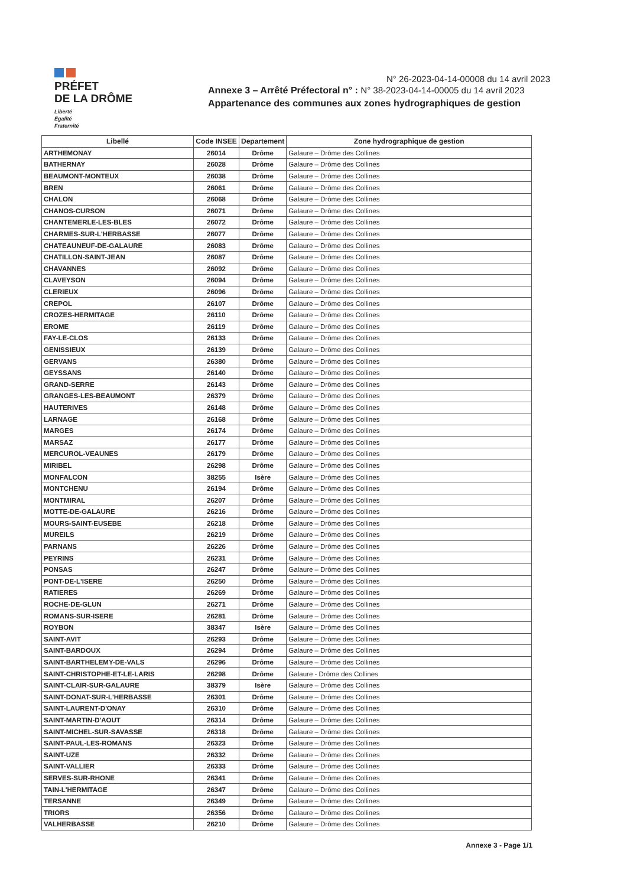PRÉFET
DE LA DRÔME
Liberté
Égalité
Fraternité
N° 26-2023-04-14-00008 du 14 avril 2023
Annexe 3 – Arrêté Préfectoral n° : N° 38-2023-04-14-00005 du 14 avril 2023
Appartenance des communes aux zones hydrographiques de gestion
| Libellé | Code INSEE | Departement | Zone hydrographique de gestion |
| --- | --- | --- | --- |
| ARTHEMONAY | 26014 | Drôme | Galaure – Drôme des Collines |
| BATHERNAY | 26028 | Drôme | Galaure – Drôme des Collines |
| BEAUMONT-MONTEUX | 26038 | Drôme | Galaure – Drôme des Collines |
| BREN | 26061 | Drôme | Galaure – Drôme des Collines |
| CHALON | 26068 | Drôme | Galaure – Drôme des Collines |
| CHANOS-CURSON | 26071 | Drôme | Galaure – Drôme des Collines |
| CHANTEMERLE-LES-BLES | 26072 | Drôme | Galaure – Drôme des Collines |
| CHARMES-SUR-L'HERBASSE | 26077 | Drôme | Galaure – Drôme des Collines |
| CHATEAUNEUF-DE-GALAURE | 26083 | Drôme | Galaure – Drôme des Collines |
| CHATILLON-SAINT-JEAN | 26087 | Drôme | Galaure – Drôme des Collines |
| CHAVANNES | 26092 | Drôme | Galaure – Drôme des Collines |
| CLAVEYSON | 26094 | Drôme | Galaure – Drôme des Collines |
| CLERIEUX | 26096 | Drôme | Galaure – Drôme des Collines |
| CREPOL | 26107 | Drôme | Galaure – Drôme des Collines |
| CROZES-HERMITAGE | 26110 | Drôme | Galaure – Drôme des Collines |
| EROME | 26119 | Drôme | Galaure – Drôme des Collines |
| FAY-LE-CLOS | 26133 | Drôme | Galaure – Drôme des Collines |
| GENISSIEUX | 26139 | Drôme | Galaure – Drôme des Collines |
| GERVANS | 26380 | Drôme | Galaure – Drôme des Collines |
| GEYSSANS | 26140 | Drôme | Galaure – Drôme des Collines |
| GRAND-SERRE | 26143 | Drôme | Galaure – Drôme des Collines |
| GRANGES-LES-BEAUMONT | 26379 | Drôme | Galaure – Drôme des Collines |
| HAUTERIVES | 26148 | Drôme | Galaure – Drôme des Collines |
| LARNAGE | 26168 | Drôme | Galaure – Drôme des Collines |
| MARGES | 26174 | Drôme | Galaure – Drôme des Collines |
| MARSAZ | 26177 | Drôme | Galaure – Drôme des Collines |
| MERCUROL-VEAUNES | 26179 | Drôme | Galaure – Drôme des Collines |
| MIRIBEL | 26298 | Drôme | Galaure – Drôme des Collines |
| MONFALCON | 38255 | Isère | Galaure – Drôme des Collines |
| MONTCHENU | 26194 | Drôme | Galaure – Drôme des Collines |
| MONTMIRAL | 26207 | Drôme | Galaure – Drôme des Collines |
| MOTTE-DE-GALAURE | 26216 | Drôme | Galaure – Drôme des Collines |
| MOURS-SAINT-EUSEBE | 26218 | Drôme | Galaure – Drôme des Collines |
| MUREILS | 26219 | Drôme | Galaure – Drôme des Collines |
| PARNANS | 26226 | Drôme | Galaure – Drôme des Collines |
| PEYRINS | 26231 | Drôme | Galaure – Drôme des Collines |
| PONSAS | 26247 | Drôme | Galaure – Drôme des Collines |
| PONT-DE-L'ISERE | 26250 | Drôme | Galaure – Drôme des Collines |
| RATIERES | 26269 | Drôme | Galaure – Drôme des Collines |
| ROCHE-DE-GLUN | 26271 | Drôme | Galaure – Drôme des Collines |
| ROMANS-SUR-ISERE | 26281 | Drôme | Galaure – Drôme des Collines |
| ROYBON | 38347 | Isère | Galaure – Drôme des Collines |
| SAINT-AVIT | 26293 | Drôme | Galaure – Drôme des Collines |
| SAINT-BARDOUX | 26294 | Drôme | Galaure – Drôme des Collines |
| SAINT-BARTHELEMY-DE-VALS | 26296 | Drôme | Galaure – Drôme des Collines |
| SAINT-CHRISTOPHE-ET-LE-LARIS | 26298 | Drôme | Galaure - Drôme des Collines |
| SAINT-CLAIR-SUR-GALAURE | 38379 | Isère | Galaure – Drôme des Collines |
| SAINT-DONAT-SUR-L'HERBASSE | 26301 | Drôme | Galaure – Drôme des Collines |
| SAINT-LAURENT-D'ONAY | 26310 | Drôme | Galaure – Drôme des Collines |
| SAINT-MARTIN-D'AOUT | 26314 | Drôme | Galaure – Drôme des Collines |
| SAINT-MICHEL-SUR-SAVASSE | 26318 | Drôme | Galaure – Drôme des Collines |
| SAINT-PAUL-LES-ROMANS | 26323 | Drôme | Galaure – Drôme des Collines |
| SAINT-UZE | 26332 | Drôme | Galaure – Drôme des Collines |
| SAINT-VALLIER | 26333 | Drôme | Galaure – Drôme des Collines |
| SERVES-SUR-RHONE | 26341 | Drôme | Galaure – Drôme des Collines |
| TAIN-L'HERMITAGE | 26347 | Drôme | Galaure – Drôme des Collines |
| TERSANNE | 26349 | Drôme | Galaure – Drôme des Collines |
| TRIORS | 26356 | Drôme | Galaure – Drôme des Collines |
| VALHERBASSE | 26210 | Drôme | Galaure – Drôme des Collines |
Annexe 3 - Page 1/1